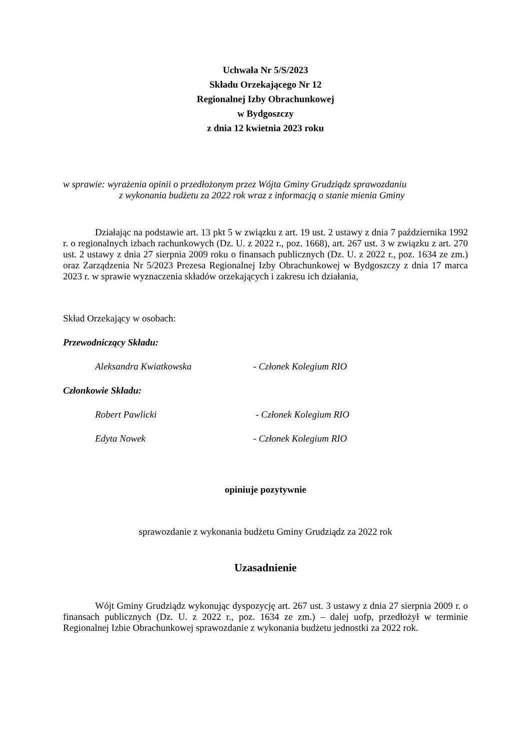Uchwała Nr 5/S/2023
Składu Orzekającego Nr 12
Regionalnej Izby Obrachunkowej
w Bydgoszczy
z dnia 12 kwietnia 2023 roku
w sprawie: wyrażenia opinii o przedłożonym przez Wójta Gminy Grudziądz sprawozdaniu
z wykonania budżetu za 2022 rok wraz z informacją o stanie mienia Gminy
Działając na podstawie art. 13 pkt 5 w związku z art. 19 ust. 2 ustawy z dnia 7 października 1992 r. o regionalnych izbach rachunkowych (Dz. U. z 2022 r., poz. 1668), art. 267 ust. 3 w związku z art. 270 ust. 2 ustawy z dnia 27 sierpnia 2009 roku o finansach publicznych (Dz. U. z 2022 r., poz. 1634 ze zm.) oraz Zarządzenia Nr 5/2023 Prezesa Regionalnej Izby Obrachunkowej w Bydgoszczy z dnia 17 marca 2023 r. w sprawie wyznaczenia składów orzekających i zakresu ich działania,
Skład Orzekający w osobach:
Przewodniczący Składu:
Aleksandra Kwiatkowska - Członek Kolegium RIO
Członkowie Składu:
Robert Pawlicki - Członek Kolegium RIO
Edyta Nowek - Członek Kolegium RIO
opiniuje pozytywnie
sprawozdanie z wykonania budżetu Gminy Grudziądz za 2022 rok
Uzasadnienie
Wójt Gminy Grudziądz wykonując dyspozycję art. 267 ust. 3 ustawy z dnia 27 sierpnia 2009 r. o finansach publicznych (Dz. U. z 2022 r., poz. 1634 ze zm.) – dalej uofp, przedłożył w terminie Regionalnej Izbie Obrachunkowej sprawozdanie z wykonania budżetu jednostki za 2022 rok.